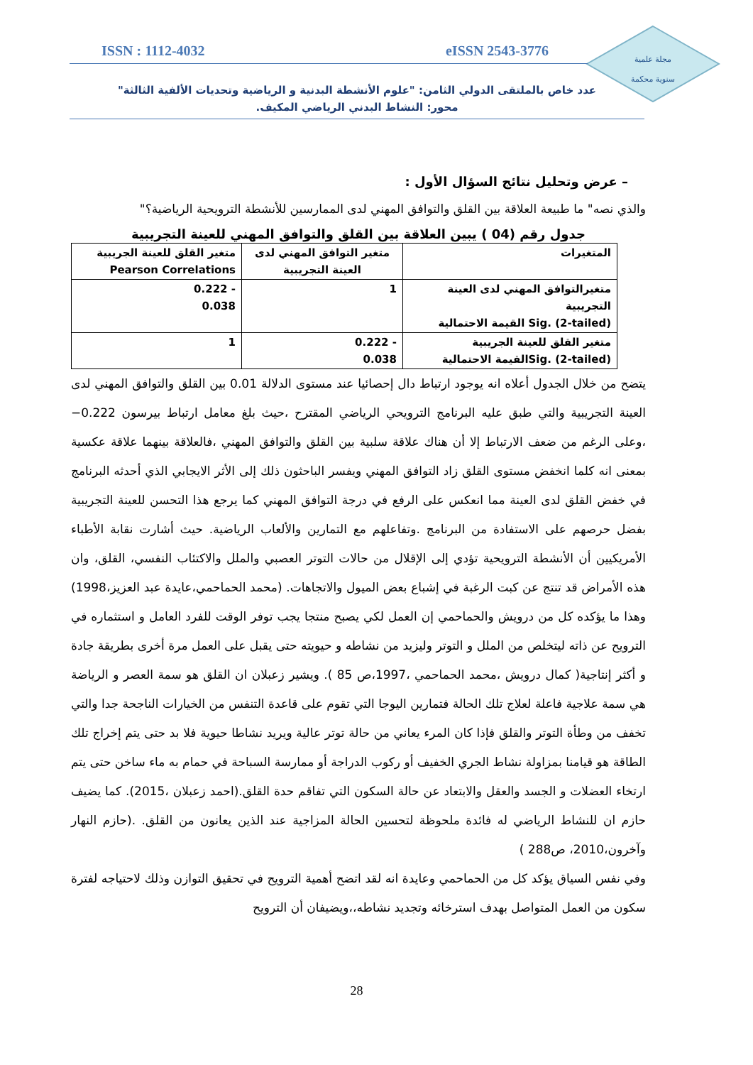مجلة علمية
سنوية محكمة
ISSN : 1112-4032 eISSN 2543-3776
عدد خاص بالملتقى الدولي الثامن: "علوم الأنشطة البدنية و الرياضية وتحديات الألفية الثالثة"
محور: النشاط البدني الرياضي المكيف.
– عرض وتحليل نتائج السؤال الأول :
والذي نصه" ما طبيعة العلاقة بين القلق والتوافق المهني لدى الممارسين للأنشطة الترويحية الرياضية؟"
جدول رقم (04 ) يبين العلاقة بين القلق والتوافق المهني للعينة التجريبية
| المتغيرات | متغير التوافق المهني لدى العينة التجريبية | متغير القلق للعينة الجريبية Pearson Correlations |
| متغيرالتوافق المهني لدى العينة التجريبية Sig. (2-tailed) القيمة الاحتمالية | 1 | - 0.222 0.038 |
| متغير القلق للعينة الجريبية Sig. (2-tailed)القيمة الاحتمالية | - 0.222 0.038 | 1 |
يتضح من خلال الجدول أعلاه انه يوجود ارتباط دال إحصائيا عند مستوى الدلالة 0.01 بين القلق والتوافق المهني لدى العينة التجريبية والتي طبق عليه البرنامج الترويحي الرياضي المقترح ،حيث بلغ معامل ارتباط بيرسون 0.222− ،وعلى الرغم من ضعف الارتباط إلا أن هناك علاقة سلبية بين القلق والتوافق المهني ،فالعلاقة بينهما علاقة عكسية بمعنى انه كلما انخفض مستوى القلق زاد التوافق المهني ويفسر الباحثون ذلك إلى الأثر الايجابي الذي أحدثه البرنامج في خفض القلق لدى العينة مما انعكس على الرفع في درجة التوافق المهني كما يرجع هذا التحسن للعينة التجريبية بفضل حرصهم على الاستفادة من البرنامج .وتفاعلهم مع التمارين والألعاب الرياضية. حيث أشارت نقابة الأطباء الأمريكيين أن الأنشطة الترويحية تؤدي إلى الإقلال من حالات التوتر العصبي والملل والاكتئاب النفسي، القلق، وان هذه الأمراض قد تنتج عن كبت الرغبة في إشباع بعض الميول والاتجاهات. (محمد الحماحمي،عايدة عبد العزيز،1998) وهذا ما يؤكده كل من درويش والحماحمي إن العمل لكي يصبح منتجا يجب توفر الوقت للفرد العامل و استثماره في الترويح عن ذاته ليتخلص من الملل و التوتر وليزيد من نشاطه و حيويته حتى يقبل على العمل مرة أخرى بطريقة جادة و أكثر إنتاجية( كمال درويش ،محمد الحماحمي ،1997،ص 85 ). ويشير زعبلان ان القلق هو سمة العصر و الرياضة هي سمة علاجية فاعلة لعلاج تلك الحالة فتمارين اليوجا التي تقوم على قاعدة التنفس من الخيارات الناجحة جدا والتي تخفف من وطأة التوتر والقلق فإذا كان المرء يعاني من حالة توتر عالية ويريد نشاطا حيوية فلا بد حتى يتم إخراج تلك الطاقة هو قيامنا بمزاولة نشاط الجري الخفيف أو ركوب الدراجة أو ممارسة السباحة في حمام به ماء ساخن حتى يتم ارتخاء العضلات و الجسد والعقل والابتعاد عن حالة السكون التي تفاقم حدة القلق.(احمد زعبلان ،2015). كما يضيف حازم ان للنشاط الرياضي له فائدة ملحوظة لتحسين الحالة المزاجية عند الذين يعانون من القلق. .(حازم النهار وآخرون،2010، ص288 )
وفي نفس السياق يؤكد كل من الحماحمي وعايدة انه لقد اتضح أهمية الترويح في تحقيق التوازن وذلك لاحتياجه لفترة سكون من العمل المتواصل بهدف استرخائه وتجديد نشاطه،،ويضيفان أن الترويح
28